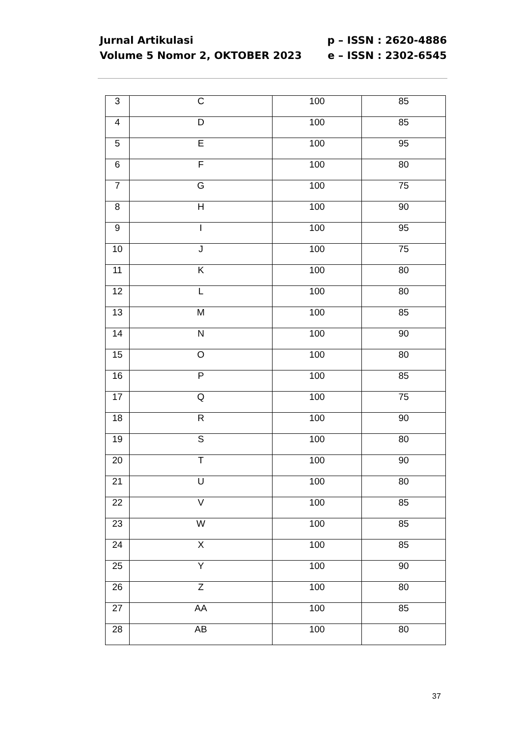Jurnal Artikulasi
Volume 5 Nomor 2, OKTOBER 2023
p – ISSN : 2620-4886
e – ISSN : 2302-6545
| 3 | C | 100 | 85 |
| 4 | D | 100 | 85 |
| 5 | E | 100 | 95 |
| 6 | F | 100 | 80 |
| 7 | G | 100 | 75 |
| 8 | H | 100 | 90 |
| 9 | I | 100 | 95 |
| 10 | J | 100 | 75 |
| 11 | K | 100 | 80 |
| 12 | L | 100 | 80 |
| 13 | M | 100 | 85 |
| 14 | N | 100 | 90 |
| 15 | O | 100 | 80 |
| 16 | P | 100 | 85 |
| 17 | Q | 100 | 75 |
| 18 | R | 100 | 90 |
| 19 | S | 100 | 80 |
| 20 | T | 100 | 90 |
| 21 | U | 100 | 80 |
| 22 | V | 100 | 85 |
| 23 | W | 100 | 85 |
| 24 | X | 100 | 85 |
| 25 | Y | 100 | 90 |
| 26 | Z | 100 | 80 |
| 27 | AA | 100 | 85 |
| 28 | AB | 100 | 80 |
37